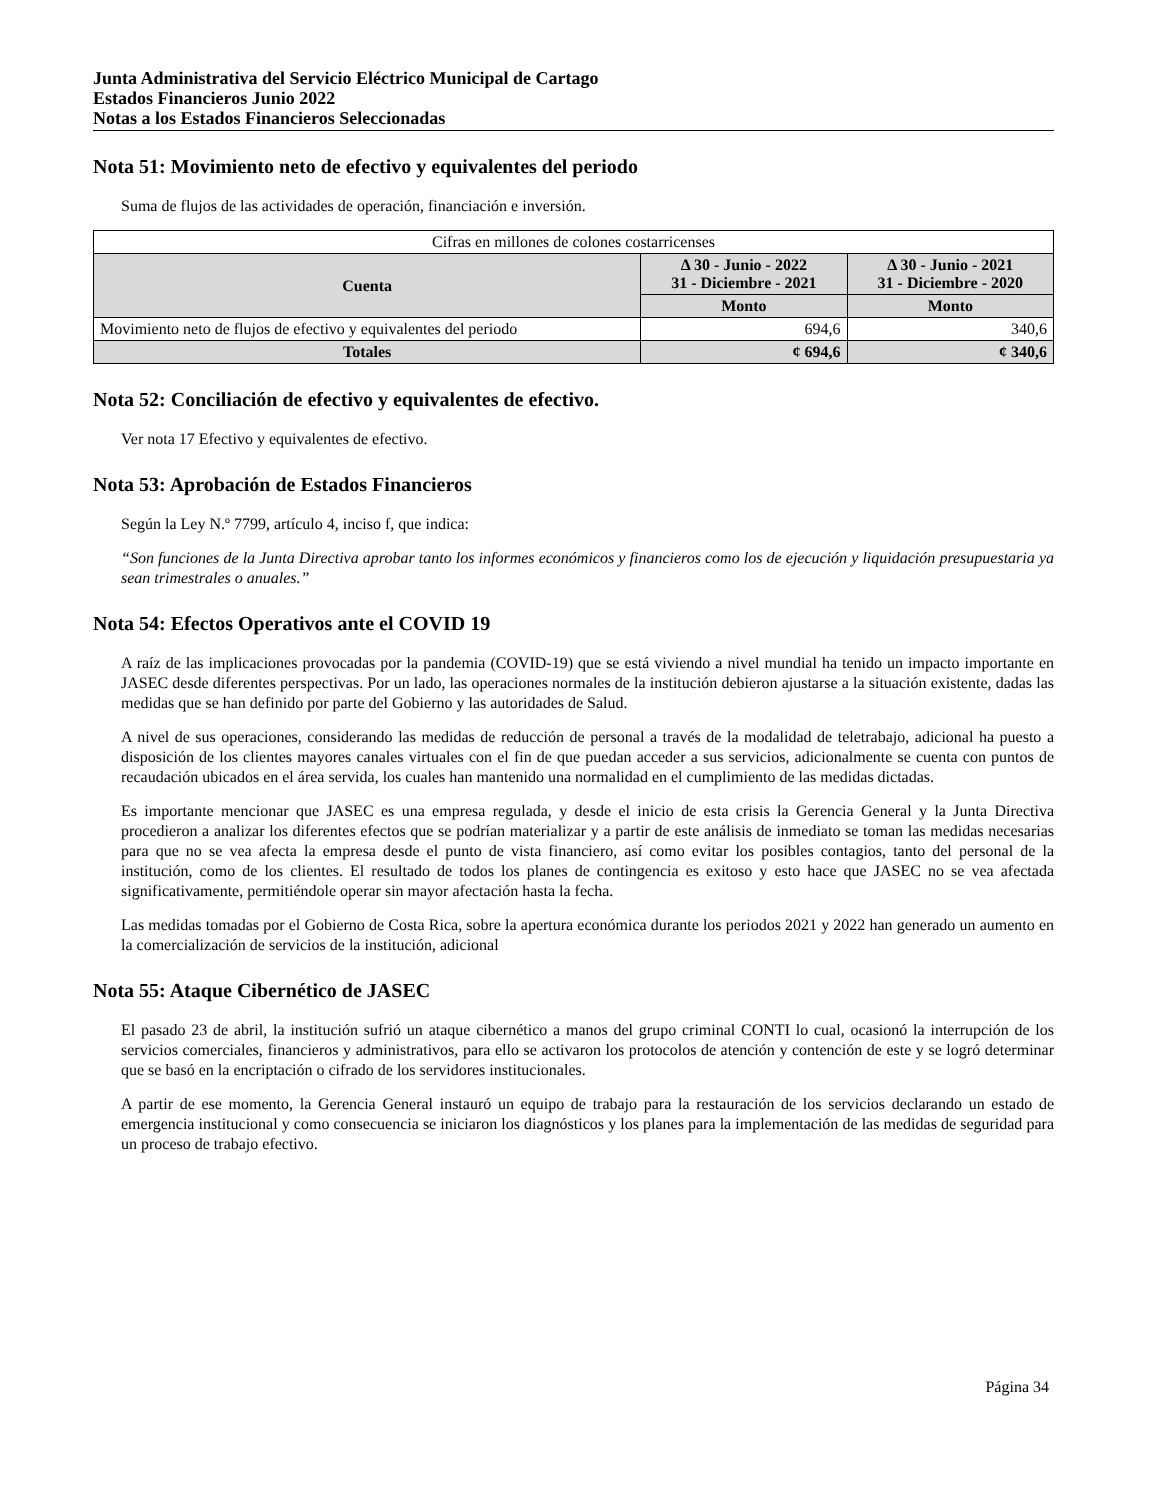Junta Administrativa del Servicio Eléctrico Municipal de Cartago
Estados Financieros Junio 2022
Notas a los Estados Financieros Seleccionadas
Nota 51: Movimiento neto de efectivo y equivalentes del periodo
Suma de flujos de las actividades de operación, financiación e inversión.
| Cifras en millones de colones costarricenses | | |
| Cuenta | Δ 30 - Junio - 2022 31 - Diciembre - 2021 | Δ 30 - Junio - 2021 31 - Diciembre - 2020 |
| | Monto | Monto |
| Movimiento neto de flujos de efectivo y equivalentes del periodo | 694,6 | 340,6 |
| Totales | ¢ 694,6 | ¢ 340,6 |
Nota 52: Conciliación de efectivo y equivalentes de efectivo.
Ver nota 17 Efectivo y equivalentes de efectivo.
Nota 53: Aprobación de Estados Financieros
Según la Ley N.º 7799, artículo 4, inciso f, que indica:
“Son funciones de la Junta Directiva aprobar tanto los informes económicos y financieros como los de ejecución y liquidación presupuestaria ya sean trimestrales o anuales.”
Nota 54: Efectos Operativos ante el COVID 19
A raíz de las implicaciones provocadas por la pandemia (COVID-19) que se está viviendo a nivel mundial ha tenido un impacto importante en JASEC desde diferentes perspectivas. Por un lado, las operaciones normales de la institución debieron ajustarse a la situación existente, dadas las medidas que se han definido por parte del Gobierno y las autoridades de Salud.
A nivel de sus operaciones, considerando las medidas de reducción de personal a través de la modalidad de teletrabajo, adicional ha puesto a disposición de los clientes mayores canales virtuales con el fin de que puedan acceder a sus servicios, adicionalmente se cuenta con puntos de recaudación ubicados en el área servida, los cuales han mantenido una normalidad en el cumplimiento de las medidas dictadas.
Es importante mencionar que JASEC es una empresa regulada, y desde el inicio de esta crisis la Gerencia General y la Junta Directiva procedieron a analizar los diferentes efectos que se podrían materializar y a partir de este análisis de inmediato se toman las medidas necesarias para que no se vea afecta la empresa desde el punto de vista financiero, así como evitar los posibles contagios, tanto del personal de la institución, como de los clientes. El resultado de todos los planes de contingencia es exitoso y esto hace que JASEC no se vea afectada significativamente, permitiéndole operar sin mayor afectación hasta la fecha.
Las medidas tomadas por el Gobierno de Costa Rica, sobre la apertura económica durante los periodos 2021 y 2022 han generado un aumento en la comercialización de servicios de la institución, adicional
Nota 55: Ataque Cibernético de JASEC
El pasado 23 de abril, la institución sufrió un ataque cibernético a manos del grupo criminal CONTI lo cual, ocasionó la interrupción de los servicios comerciales, financieros y administrativos, para ello se activaron los protocolos de atención y contención de este y se logró determinar que se basó en la encriptación o cifrado de los servidores institucionales.
A partir de ese momento, la Gerencia General instauró un equipo de trabajo para la restauración de los servicios declarando un estado de emergencia institucional y como consecuencia se iniciaron los diagnósticos y los planes para la implementación de las medidas de seguridad para un proceso de trabajo efectivo.
Página 34